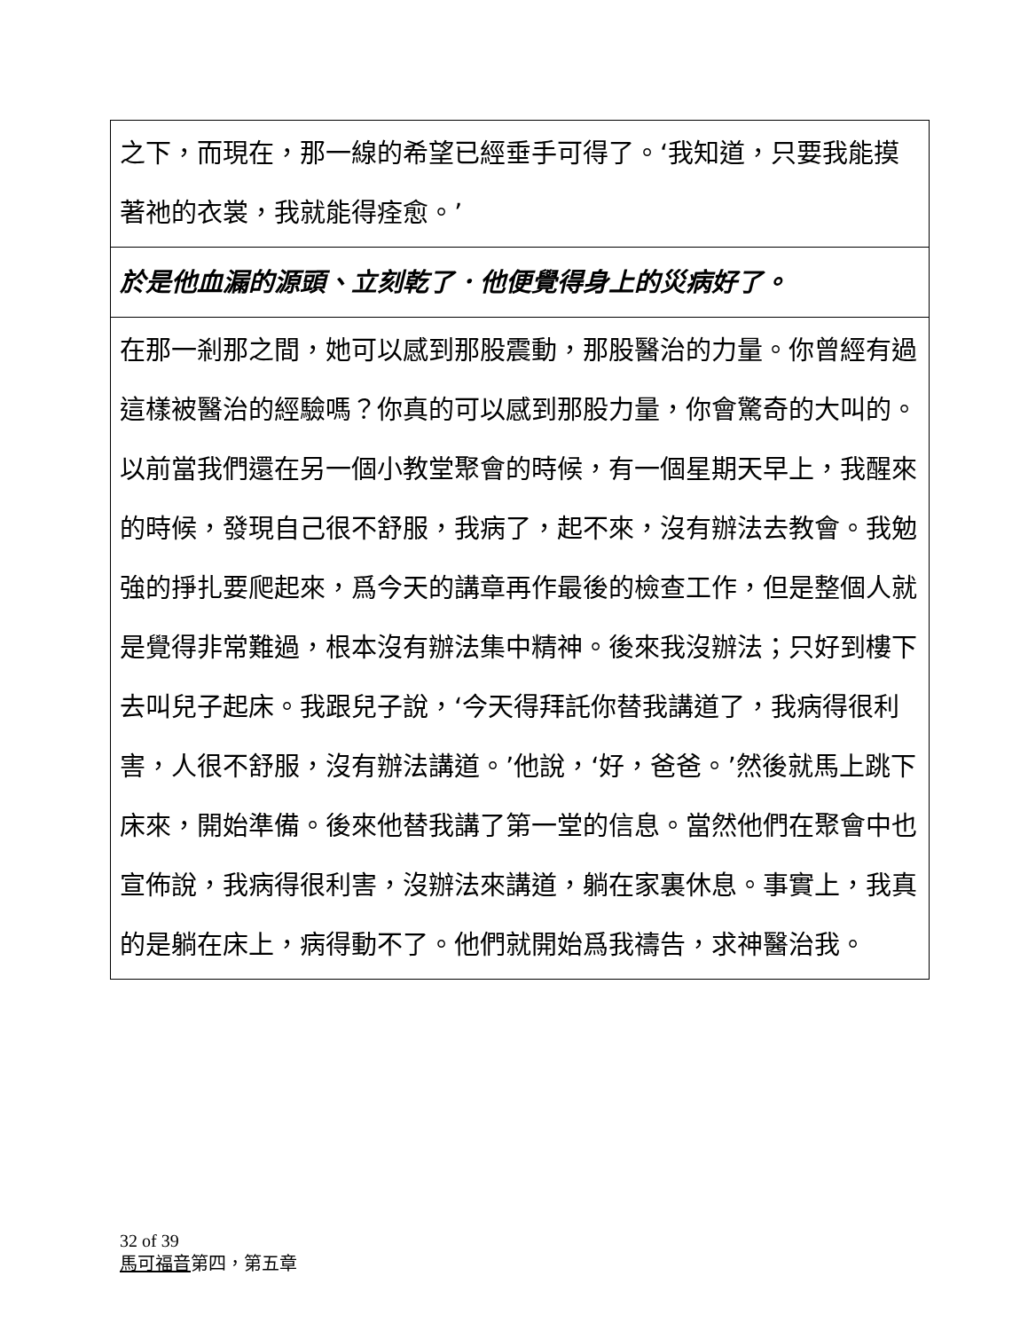| 之下，而現在，那一線的希望已經垂手可得了。‘我知道，只要我能摸著祂的衣裳，我就能得痊愈。’ |
| 於是他血漏的源頭、立刻乾了．他便覺得身上的災病好了。 |
| 在那一剎那之間，她可以感到那股震動，那股醫治的力量。你曾經有過這樣被醫治的經驗嗎？你真的可以感到那股力量，你會驚奇的大叫的。以前當我們還在另一個小教堂聚會的時候，有一個星期天早上，我醒來的時候，發現自己很不舒服，我病了，起不來，沒有辦法去教會。我勉強的掙扎要爬起來，爲今天的講章再作最後的檢查工作，但是整個人就是覺得非常難過，根本沒有辦法集中精神。後來我沒辦法；只好到樓下去叫兒子起床。我跟兒子說，‘今天得拜託你替我講道了，我病得很利害，人很不舒服，沒有辦法講道。’他說，‘好，爸爸。’然後就馬上跳下床來，開始準備。後來他替我講了第一堂的信息。當然他們在聚會中也宣佈說，我病得很利害，沒辦法來講道，躺在家裏休息。事實上，我真的是躺在床上，病得動不了。他們就開始爲我禱告，求神醫治我。 |
32 of 39
馬可福音第四，第五章